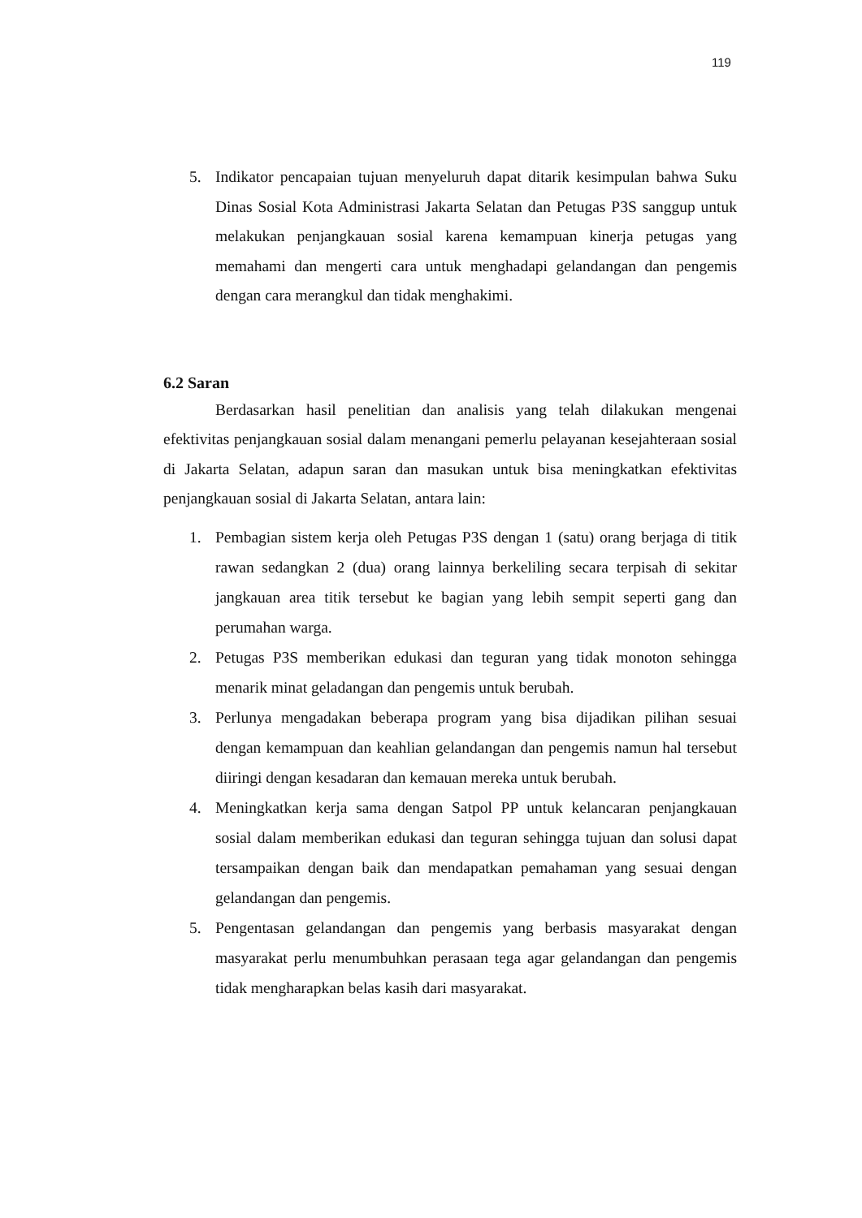119
5. Indikator pencapaian tujuan menyeluruh dapat ditarik kesimpulan bahwa Suku Dinas Sosial Kota Administrasi Jakarta Selatan dan Petugas P3S sanggup untuk melakukan penjangkauan sosial karena kemampuan kinerja petugas yang memahami dan mengerti cara untuk menghadapi gelandangan dan pengemis dengan cara merangkul dan tidak menghakimi.
6.2 Saran
Berdasarkan hasil penelitian dan analisis yang telah dilakukan mengenai efektivitas penjangkauan sosial dalam menangani pemerlu pelayanan kesejahteraan sosial di Jakarta Selatan, adapun saran dan masukan untuk bisa meningkatkan efektivitas penjangkauan sosial di Jakarta Selatan, antara lain:
1. Pembagian sistem kerja oleh Petugas P3S dengan 1 (satu) orang berjaga di titik rawan sedangkan 2 (dua) orang lainnya berkeliling secara terpisah di sekitar jangkauan area titik tersebut ke bagian yang lebih sempit seperti gang dan perumahan warga.
2. Petugas P3S memberikan edukasi dan teguran yang tidak monoton sehingga menarik minat geladangan dan pengemis untuk berubah.
3. Perlunya mengadakan beberapa program yang bisa dijadikan pilihan sesuai dengan kemampuan dan keahlian gelandangan dan pengemis namun hal tersebut diiringi dengan kesadaran dan kemauan mereka untuk berubah.
4. Meningkatkan kerja sama dengan Satpol PP untuk kelancaran penjangkauan sosial dalam memberikan edukasi dan teguran sehingga tujuan dan solusi dapat tersampaikan dengan baik dan mendapatkan pemahaman yang sesuai dengan gelandangan dan pengemis.
5. Pengentasan gelandangan dan pengemis yang berbasis masyarakat dengan masyarakat perlu menumbuhkan perasaan tega agar gelandangan dan pengemis tidak mengharapkan belas kasih dari masyarakat.